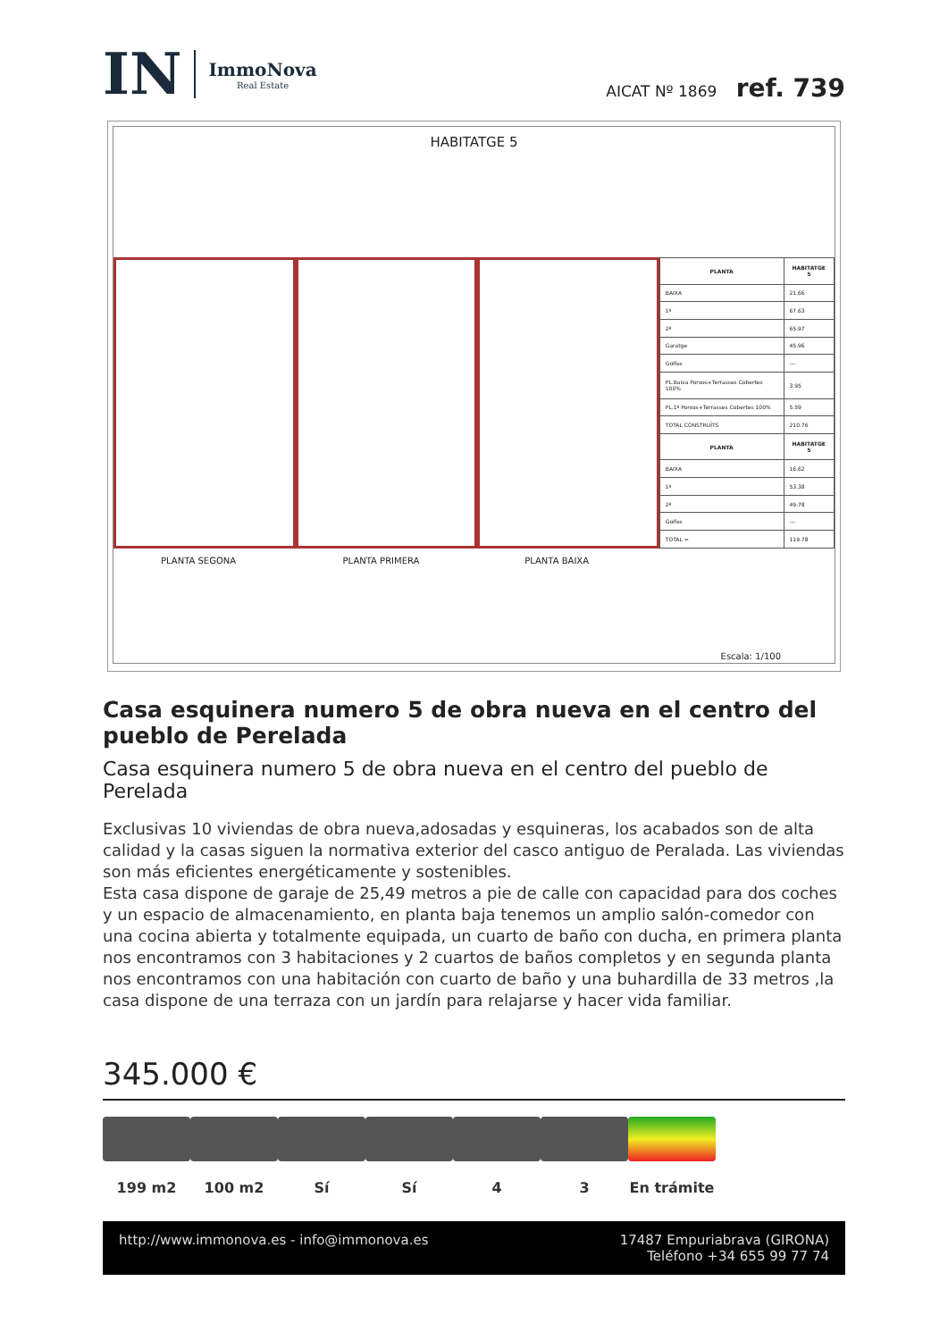IN
ImmoNova
Real Estate
AICAT Nº 1869 ref. 739
HABITATGE 5
PLANTA SEGONA
PLANTA PRIMERA
PLANTA BAIXA
| PLANTA | HABITATGE 5 |
| --- | --- |
| BAIXA | 21.66 |
| 1º | 67.63 |
| 2º | 65.97 |
| Garatge | 45.96 |
| Golfes | --- |
| PL.Baixa Porxos+Terrasses Cobertes 100% | 3.95 |
| PL.1º Porxos+Terrasses Cobertes 100% | 5.59 |
| TOTAL CONSTRUÏTS | 210.76 |
| PLANTA | HABITATGE 5 |
| BAIXA | 16.62 |
| 1º | 53.38 |
| 2º | 49.78 |
| Golfes | --- |
| TOTAL = | 119.78 |
Escala: 1/100
Casa esquinera numero 5 de obra nueva en el centro del pueblo de Perelada
Casa esquinera numero 5 de obra nueva en el centro del pueblo de Perelada
Exclusivas 10 viviendas de obra nueva,adosadas y esquineras, los acabados son de alta calidad y la casas siguen la normativa exterior del casco antiguo de Peralada. Las viviendas son más eficientes energéticamente y sostenibles.
Esta casa dispone de garaje de 25,49 metros a pie de calle con capacidad para dos coches y un espacio de almacenamiento, en planta baja tenemos un amplio salón-comedor con una cocina abierta y totalmente equipada, un cuarto de baño con ducha, en primera planta nos encontramos con 3 habitaciones y 2 cuartos de baños completos y en segunda planta nos encontramos con una habitación con cuarto de baño y una buhardilla de 33 metros ,la casa dispone de una terraza con un jardín para relajarse y hacer vida familiar.
345.000 €
199 m2 100 m2 Sí Sí 4 3 En trámite
http://www.immonova.es - info@immonova.es 17487 Empuriabrava (GIRONA)
Teléfono +34 655 99 77 74